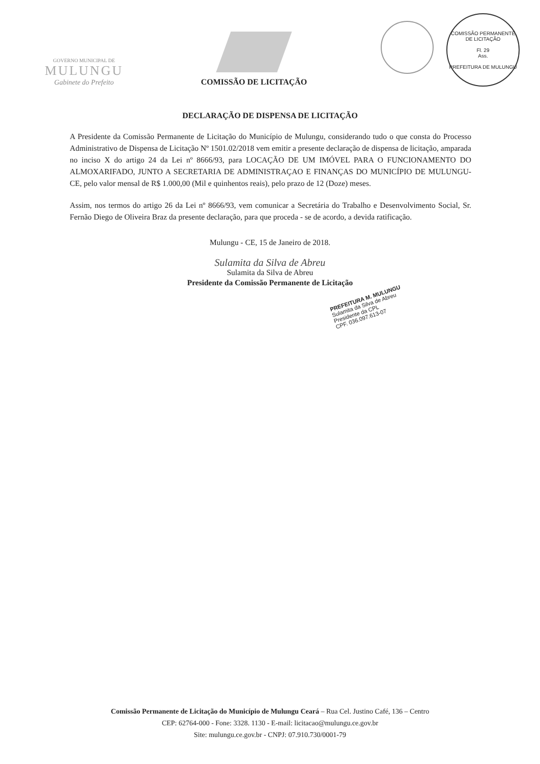GOVERNO MUNICIPAL DE
MULUNGU
Gabinete do Prefeito
COMISSÃO DE LICITAÇÃO
COMISSÃO PERMANENTE DE LICITAÇÃO
Fl. 29
Ass.
PREFEITURA DE MULUNGU
DECLARAÇÃO DE DISPENSA DE LICITAÇÃO
A Presidente da Comissão Permanente de Licitação do Município de Mulungu, considerando tudo o que consta do Processo Administrativo de Dispensa de Licitação Nº 1501.02/2018 vem emitir a presente declaração de dispensa de licitação, amparada no inciso X do artigo 24 da Lei nº 8666/93, para LOCAÇÃO DE UM IMÓVEL PARA O FUNCIONAMENTO DO ALMOXARIFADO, JUNTO A SECRETARIA DE ADMINISTRAÇAO E FINANÇAS DO MUNICÍPIO DE MULUNGU-CE, pelo valor mensal de R$ 1.000,00 (Mil e quinhentos reais), pelo prazo de 12 (Doze) meses.
Assim, nos termos do artigo 26 da Lei nº 8666/93, vem comunicar a Secretária do Trabalho e Desenvolvimento Social, Sr. Fernão Diego de Oliveira Braz da presente declaração, para que proceda - se de acordo, a devida ratificação.
Mulungu - CE, 15 de Janeiro de 2018.
Sulamita da Silva de Abreu
Sulamita da Silva de Abreu
Presidente da Comissão Permanente de Licitação
PREFEITURA M. MULUNGU
Sulamita da Silva de Abreu
Presidente da CPL
CPF. 036.097.613-07
Comissão Permanente de Licitação do Município de Mulungu Ceará – Rua Cel. Justino Café, 136 – Centro
CEP: 62764-000 - Fone: 3328. 1130 - E-mail: licitacao@mulungu.ce.gov.br
Site: mulungu.ce.gov.br - CNPJ: 07.910.730/0001-79